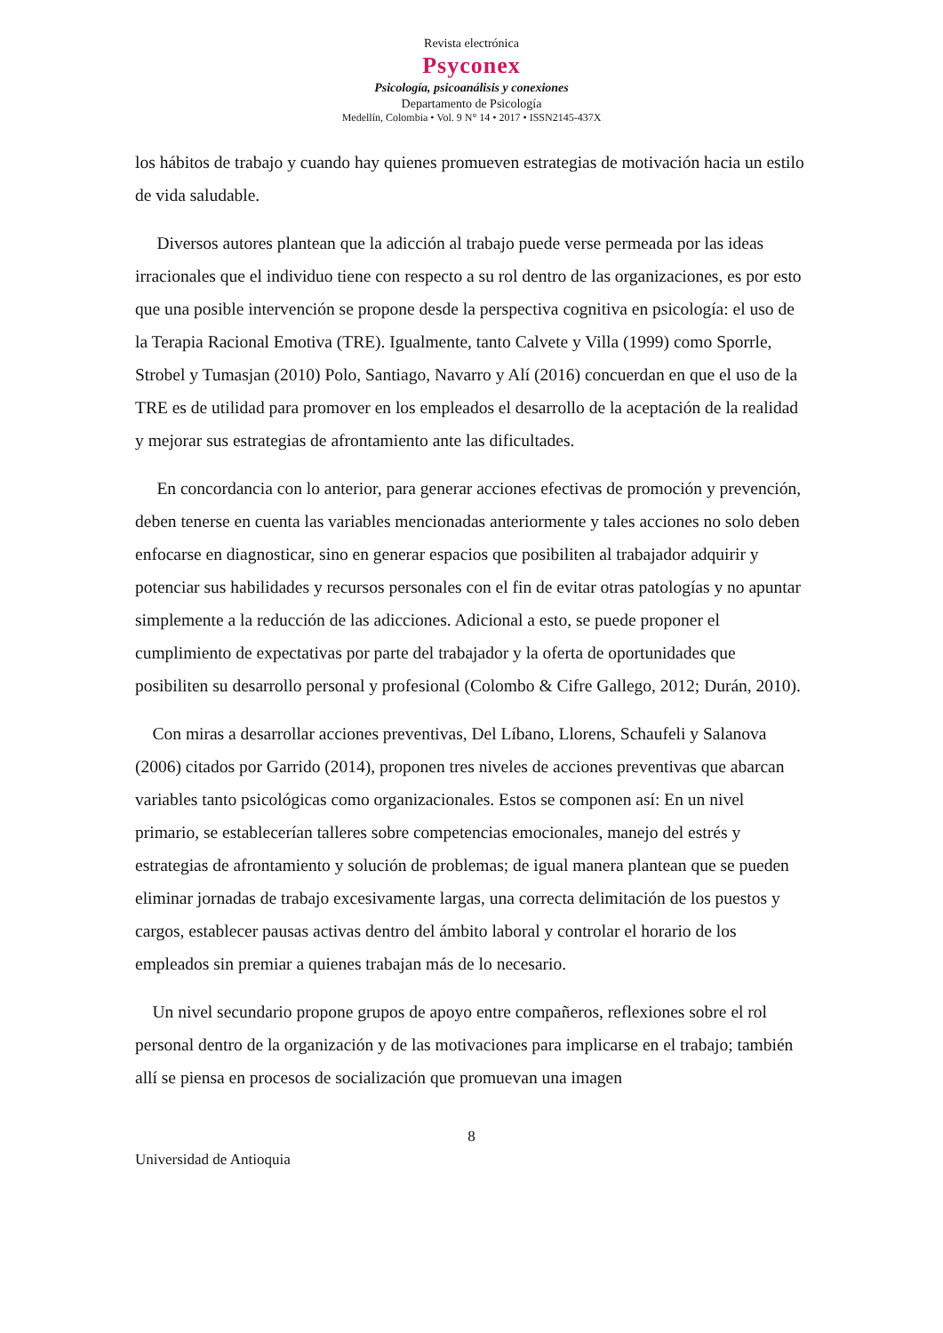Revista electrónica
Psyconex
Psicología, psicoanálisis y conexiones
Departamento de Psicología
Medellín, Colombia • Vol. 9 N° 14 • 2017 • ISSN2145-437X
los hábitos de trabajo y cuando hay quienes promueven estrategias de motivación hacia un estilo de vida saludable.
Diversos autores plantean que la adicción al trabajo puede verse permeada por las ideas irracionales que el individuo tiene con respecto a su rol dentro de las organizaciones, es por esto que una posible intervención se propone desde la perspectiva cognitiva en psicología: el uso de la Terapia Racional Emotiva (TRE). Igualmente, tanto Calvete y Villa (1999) como Sporrle, Strobel y Tumasjan (2010) Polo, Santiago, Navarro y Alí (2016) concuerdan en que el uso de la TRE es de utilidad para promover en los empleados el desarrollo de la aceptación de la realidad y mejorar sus estrategias de afrontamiento ante las dificultades.
En concordancia con lo anterior, para generar acciones efectivas de promoción y prevención, deben tenerse en cuenta las variables mencionadas anteriormente y tales acciones no solo deben enfocarse en diagnosticar, sino en generar espacios que posibiliten al trabajador adquirir y potenciar sus habilidades y recursos personales con el fin de evitar otras patologías y no apuntar simplemente a la reducción de las adicciones. Adicional a esto, se puede proponer el cumplimiento de expectativas por parte del trabajador y la oferta de oportunidades que posibiliten su desarrollo personal y profesional (Colombo & Cifre Gallego, 2012; Durán, 2010).
Con miras a desarrollar acciones preventivas, Del Líbano, Llorens, Schaufeli y Salanova (2006) citados por Garrido (2014), proponen tres niveles de acciones preventivas que abarcan variables tanto psicológicas como organizacionales. Estos se componen así: En un nivel primario, se establecerían talleres sobre competencias emocionales, manejo del estrés y estrategias de afrontamiento y solución de problemas; de igual manera plantean que se pueden eliminar jornadas de trabajo excesivamente largas, una correcta delimitación de los puestos y cargos, establecer pausas activas dentro del ámbito laboral y controlar el horario de los empleados sin premiar a quienes trabajan más de lo necesario.
Un nivel secundario propone grupos de apoyo entre compañeros, reflexiones sobre el rol personal dentro de la organización y de las motivaciones para implicarse en el trabajo; también allí se piensa en procesos de socialización que promuevan una imagen
8
Universidad de Antioquia